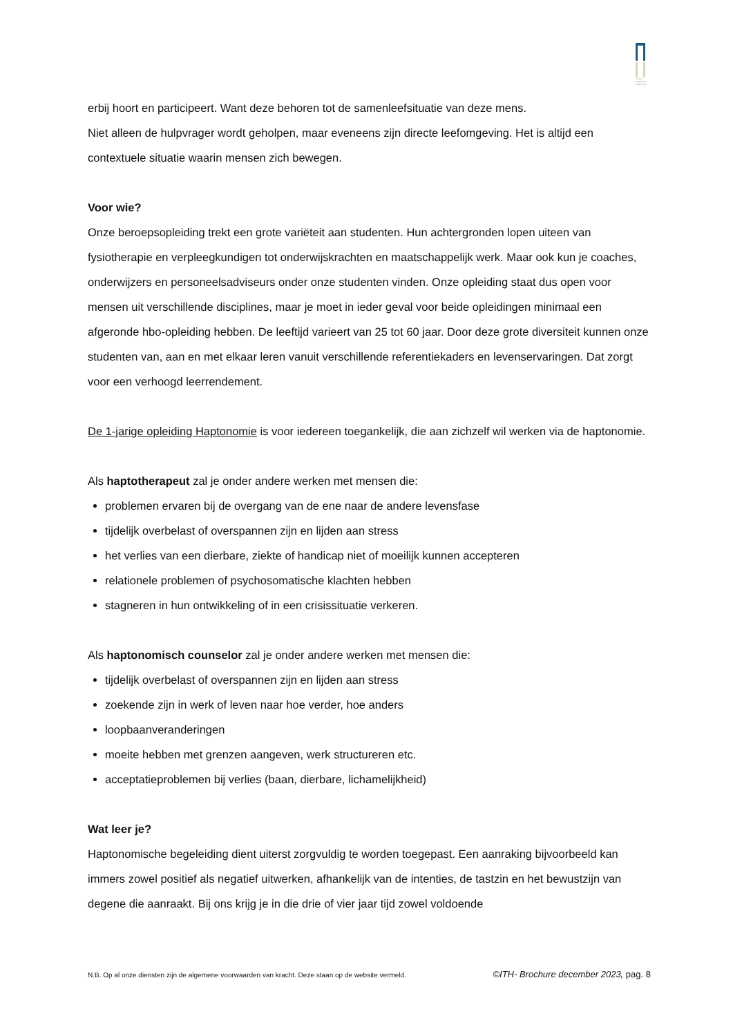Instituut Toegepaste Haptonomie
erbij hoort en participeert. Want deze behoren tot de samenleefsituatie van deze mens.
Niet alleen de hulpvrager wordt geholpen, maar eveneens zijn directe leefomgeving. Het is altijd een contextuele situatie waarin mensen zich bewegen.
Voor wie?
Onze beroepsopleiding trekt een grote variëteit aan studenten. Hun achtergronden lopen uiteen van fysiotherapie en verpleegkundigen tot onderwijskrachten en maatschappelijk werk. Maar ook kun je coaches, onderwijzers en personeelsadviseurs onder onze studenten vinden. Onze opleiding staat dus open voor mensen uit verschillende disciplines, maar je moet in ieder geval voor beide opleidingen minimaal een afgeronde hbo-opleiding hebben. De leeftijd varieert van 25 tot 60 jaar. Door deze grote diversiteit kunnen onze studenten van, aan en met elkaar leren vanuit verschillende referentiekaders en levenservaringen. Dat zorgt voor een verhoogd leerrendement.
De 1-jarige opleiding Haptonomie is voor iedereen toegankelijk, die aan zichzelf wil werken via de haptonomie.
Als haptotherapeut zal je onder andere werken met mensen die:
problemen ervaren bij de overgang van de ene naar de andere levensfase
tijdelijk overbelast of overspannen zijn en lijden aan stress
het verlies van een dierbare, ziekte of handicap niet of moeilijk kunnen accepteren
relationele problemen of psychosomatische klachten hebben
stagneren in hun ontwikkeling of in een crisissituatie verkeren.
Als haptonomisch counselor zal je onder andere werken met mensen die:
tijdelijk overbelast of overspannen zijn en lijden aan stress
zoekende zijn in werk of leven naar hoe verder, hoe anders
loopbaanveranderingen
moeite hebben met grenzen aangeven, werk structureren etc.
acceptatieproblemen bij verlies (baan, dierbare, lichamelijkheid)
Wat leer je?
Haptonomische begeleiding dient uiterst zorgvuldig te worden toegepast. Een aanraking bijvoorbeeld kan immers zowel positief als negatief uitwerken, afhankelijk van de intenties, de tastzin en het bewustzijn van degene die aanraakt. Bij ons krijg je in die drie of vier jaar tijd zowel voldoende
N.B. Op al onze diensten zijn de algemene voorwaarden van kracht. Deze staan op de website vermeld. ©ITH- Brochure december 2023, pag. 8